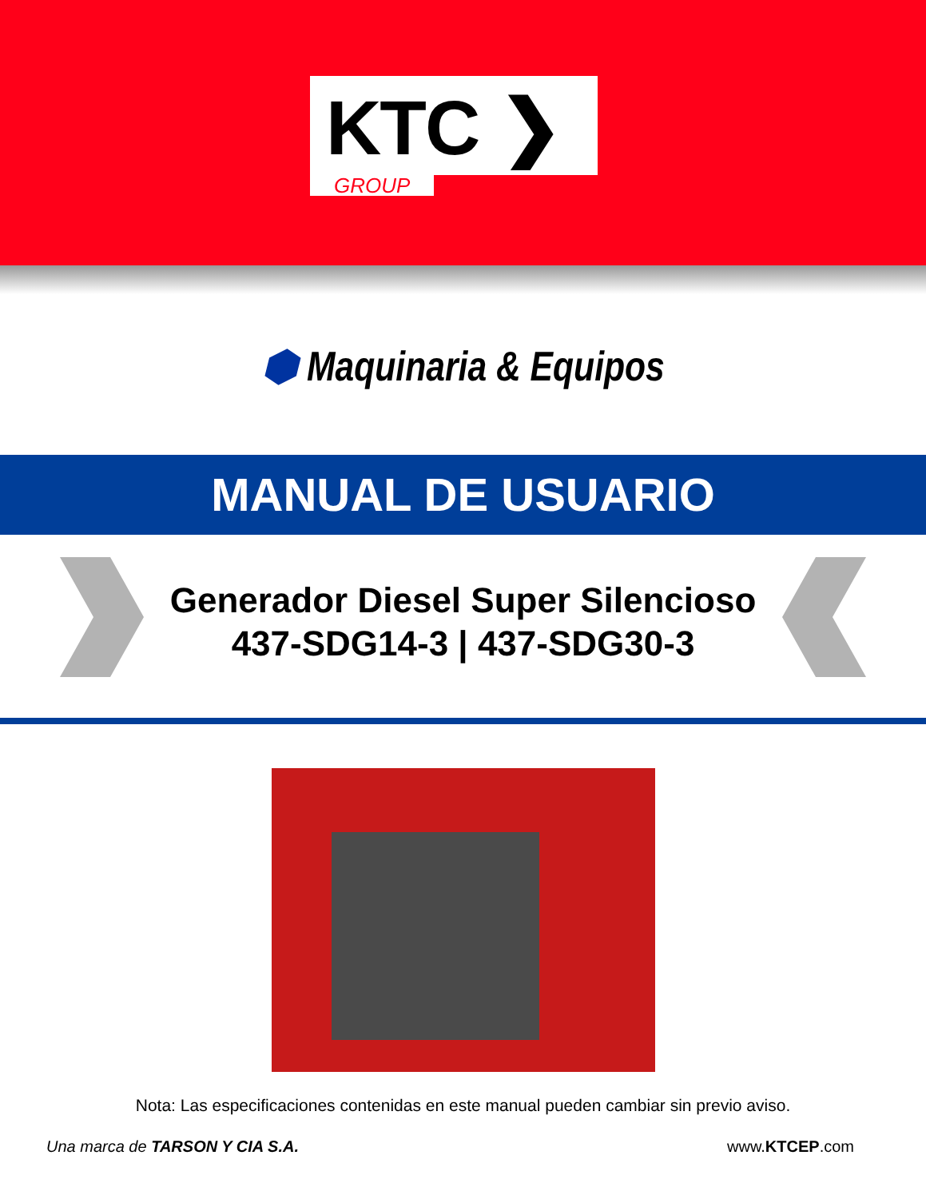KTC ❯
GROUP
⬢ Maquinaria & Equipos
MANUAL DE USUARIO
Generador Diesel Super Silencioso
437-SDG14-3 | 437-SDG30-3
Nota: Las especificaciones contenidas en este manual pueden cambiar sin previo aviso.
Una marca de TARSON Y CIA S.A. www.KTCEP.com